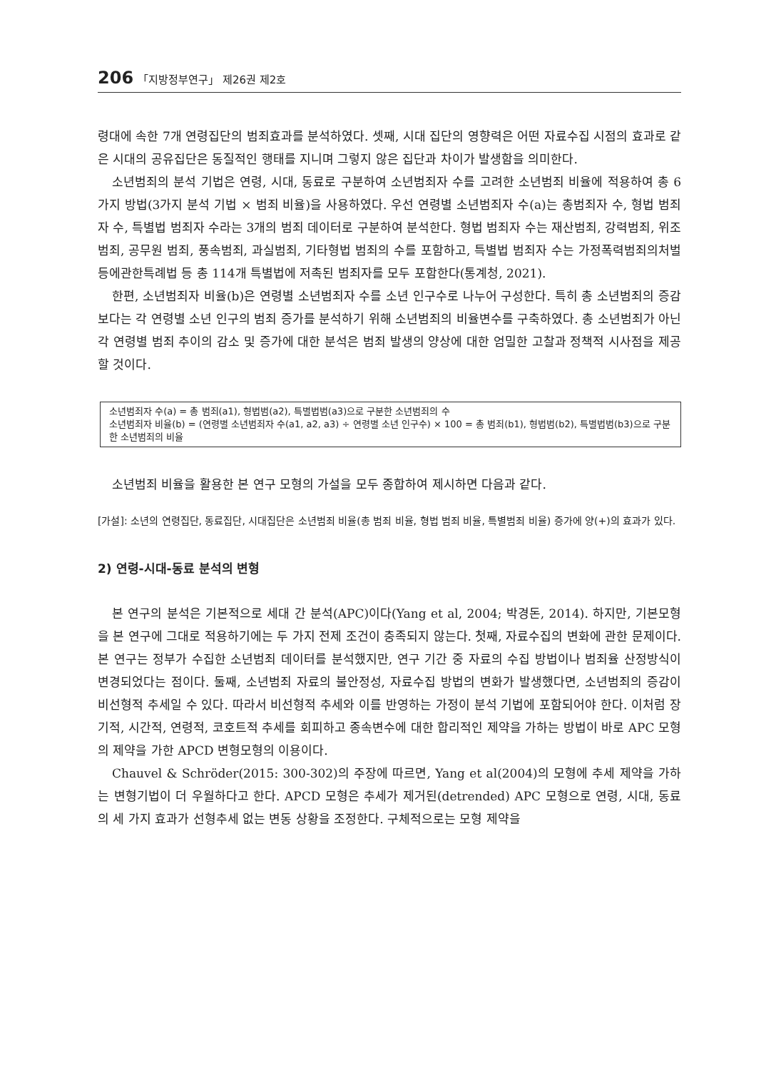206 「지방정부연구」 제26권 제2호
령대에 속한 7개 연령집단의 범죄효과를 분석하였다. 셋째, 시대 집단의 영향력은 어떤 자료수집 시점의 효과로 같은 시대의 공유집단은 동질적인 행태를 지니며 그렇지 않은 집단과 차이가 발생함을 의미한다.
소년범죄의 분석 기법은 연령, 시대, 동료로 구분하여 소년범죄자 수를 고려한 소년범죄 비율에 적용하여 총 6가지 방법(3가지 분석 기법 × 범죄 비율)을 사용하였다. 우선 연령별 소년범죄자 수(a)는 총범죄자 수, 형법 범죄자 수, 특별법 범죄자 수라는 3개의 범죄 데이터로 구분하여 분석한다. 형법 범죄자 수는 재산범죄, 강력범죄, 위조범죄, 공무원 범죄, 풍속범죄, 과실범죄, 기타형법 범죄의 수를 포함하고, 특별법 범죄자 수는 가정폭력범죄의처벌등에관한특례법 등 총 114개 특별법에 저촉된 범죄자를 모두 포함한다(통계청, 2021).
한편, 소년범죄자 비율(b)은 연령별 소년범죄자 수를 소년 인구수로 나누어 구성한다. 특히 총 소년범죄의 증감보다는 각 연령별 소년 인구의 범죄 증가를 분석하기 위해 소년범죄의 비율변수를 구축하였다. 총 소년범죄가 아닌 각 연령별 범죄 추이의 감소 및 증가에 대한 분석은 범죄 발생의 양상에 대한 엄밀한 고찰과 정책적 시사점을 제공할 것이다.
소년범죄자 수(a) = 총 범죄(a1), 형법범(a2), 특별법범(a3)으로 구분한 소년범죄의 수
소년범죄자 비율(b) = (연령별 소년범죄자 수(a1, a2, a3) ÷ 연령별 소년 인구수) × 100 = 총 범죄(b1), 형법범(b2), 특별법범(b3)으로 구분한 소년범죄의 비율
소년범죄 비율을 활용한 본 연구 모형의 가설을 모두 종합하여 제시하면 다음과 같다.
[가설]: 소년의 연령집단, 동료집단, 시대집단은 소년범죄 비율(총 범죄 비율, 형법 범죄 비율, 특별범죄 비율) 증가에 양(+)의 효과가 있다.
2) 연령-시대-동료 분석의 변형
본 연구의 분석은 기본적으로 세대 간 분석(APC)이다(Yang et al, 2004; 박경돈, 2014). 하지만, 기본모형을 본 연구에 그대로 적용하기에는 두 가지 전제 조건이 충족되지 않는다. 첫째, 자료수집의 변화에 관한 문제이다. 본 연구는 정부가 수집한 소년범죄 데이터를 분석했지만, 연구 기간 중 자료의 수집 방법이나 범죄율 산정방식이 변경되었다는 점이다. 둘째, 소년범죄 자료의 불안정성, 자료수집 방법의 변화가 발생했다면, 소년범죄의 증감이 비선형적 추세일 수 있다. 따라서 비선형적 추세와 이를 반영하는 가정이 분석 기법에 포함되어야 한다. 이처럼 장기적, 시간적, 연령적, 코호트적 추세를 회피하고 종속변수에 대한 합리적인 제약을 가하는 방법이 바로 APC 모형의 제약을 가한 APCD 변형모형의 이용이다.
Chauvel & Schröder(2015: 300-302)의 주장에 따르면, Yang et al(2004)의 모형에 추세 제약을 가하는 변형기법이 더 우월하다고 한다. APCD 모형은 추세가 제거된(detrended) APC 모형으로 연령, 시대, 동료의 세 가지 효과가 선형추세 없는 변동 상황을 조정한다. 구체적으로는 모형 제약을